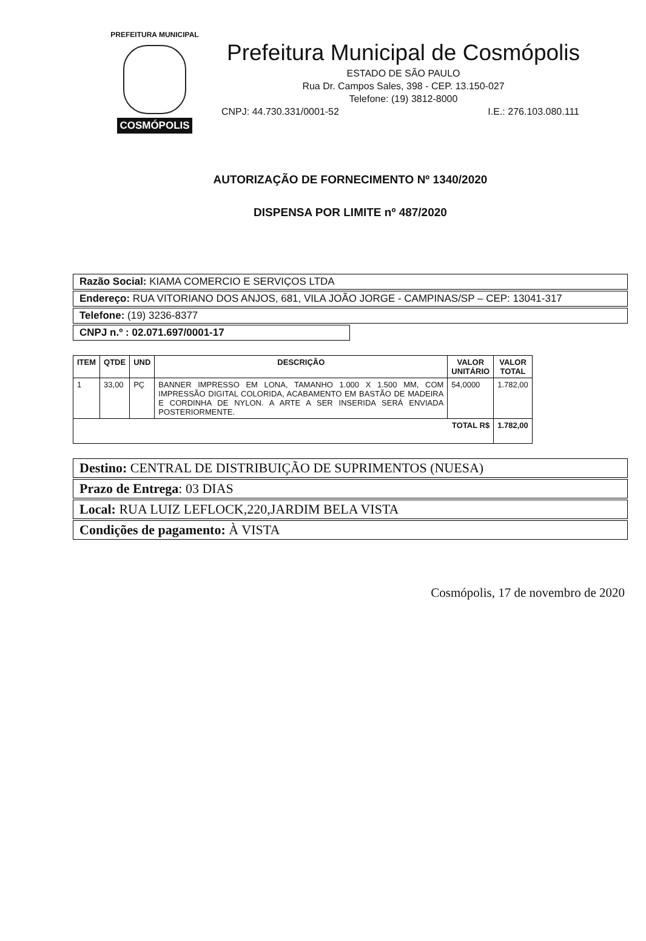PREFEITURA MUNICIPAL
COSMÓPOLIS
Prefeitura Municipal de Cosmópolis
ESTADO DE SÃO PAULO
Rua Dr. Campos Sales, 398 - CEP. 13.150-027
Telefone: (19) 3812-8000
CNPJ: 44.730.331/0001-52 I.E.: 276.103.080.111
AUTORIZAÇÃO DE FORNECIMENTO Nº 1340/2020
DISPENSA POR LIMITE nº 487/2020
Razão Social: KIAMA COMERCIO E SERVIÇOS LTDA
Endereço: RUA VITORIANO DOS ANJOS, 681, VILA JOÃO JORGE - CAMPINAS/SP – CEP: 13041-317
Telefone: (19) 3236-8377
CNPJ n.º : 02.071.697/0001-17
| ITEM | QTDE | UND | DESCRIÇÃO | VALOR UNITÁRIO | VALOR TOTAL |
| --- | --- | --- | --- | --- | --- |
| 1 | 33,00 | PÇ | BANNER IMPRESSO EM LONA, TAMANHO 1.000 X 1.500 MM, COM IMPRESSÃO DIGITAL COLORIDA, ACABAMENTO EM BASTÃO DE MADEIRA E CORDINHA DE NYLON. A ARTE A SER INSERIDA SERÁ ENVIADA POSTERIORMENTE. | 54,0000 | 1.782,00 |
| TOTAL R$ | | | | | 1.782,00 |
Destino: CENTRAL DE DISTRIBUIÇÃO DE SUPRIMENTOS (NUESA)
Prazo de Entrega: 03 DIAS
Local: RUA LUIZ LEFLOCK,220,JARDIM BELA VISTA
Condições de pagamento: À VISTA
Cosmópolis, 17 de novembro de 2020